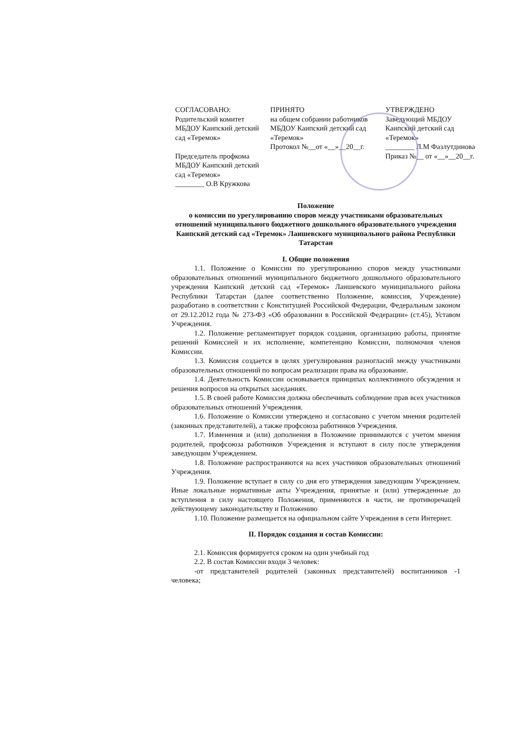СОГЛАСОВАНО:
Родительский комитет
МБДОУ Каипский детский сад «Теремок»
Председатель профкома
МБДОУ Каипский детский сад «Теремок»
________ О.В Кружкова
ПРИНЯТО
на общем собрании работников
МБДОУ Каипский детский сад «Теремок»
Протокол №__от «__»__20__г.
УТВЕРЖДЕНО
Заведующий МБДОУ
Каипский детский сад
«Теремок»
________ Л.М Фазлутдинова
Приказ №__ от «__»__20__г.
Положение
о комиссии по урегулированию споров между участниками образовательных отношений муниципального бюджетного дошкольного образовательного учреждения Каипский детский сад «Теремок» Лаишевского муниципального района Республики Татарстан
I. Общие положения
1.1. Положение о Комиссии по урегулированию споров между участниками образовательных отношений муниципального бюджетного дошкольного образовательного учреждения Каипский детский сад «Теремок» Лаишевского муниципального района Республики Татарстан (далее соответственно Положение, комиссия, Учреждение) разработано в соответствии с Конституцией Российской Федерации, Федеральным законом от 29.12.2012 года № 273-ФЗ «Об образовании в Российской Федерации» (ст.45), Уставом Учреждения.
1.2. Положение регламентирует порядок создания, организацию работы, принятие решений Комиссией и их исполнение, компетенцию Комиссии, полномочия членов Комиссии.
1.3. Комиссия создается в целях урегулирования разногласий между участниками образовательных отношений по вопросам реализации права на образование.
1.4. Деятельность Комиссии основывается принципах коллективного обсуждения и решения вопросов на открытых заседаниях.
1.5. В своей работе Комиссия должна обеспечивать соблюдение прав всех участников образовательных отношений Учреждения.
1.6. Положение о Комиссии утверждено и согласовано с учетом мнения родителей (законных представителей), а также профсоюза работников Учреждения.
1.7. Изменения и (или) дополнения в Положение принимаются с учетом мнения родителей, профсоюза работников Учреждения и вступают в силу после утверждения заведующим Учреждением.
1.8. Положение распространяются на всех участников образовательных отношений Учреждения.
1.9. Положение вступает в силу со дня его утверждения заведующим Учреждением. Иные локальные нормативные акты Учреждения, принятые и (или) утвержденные до вступления в силу настоящего Положения, применяются в части, не противоречащей действующему законодательству и Положению
1.10. Положение размещается на официальном сайте Учреждения в сети Интернет.
II. Порядок создания и состав Комиссии:
2.1. Комиссия формируется сроком на один учебный год
2.2. В состав Комиссии входи 3 человек:
-от представителей родителей (законных представителей) воспитанников -1 человека;